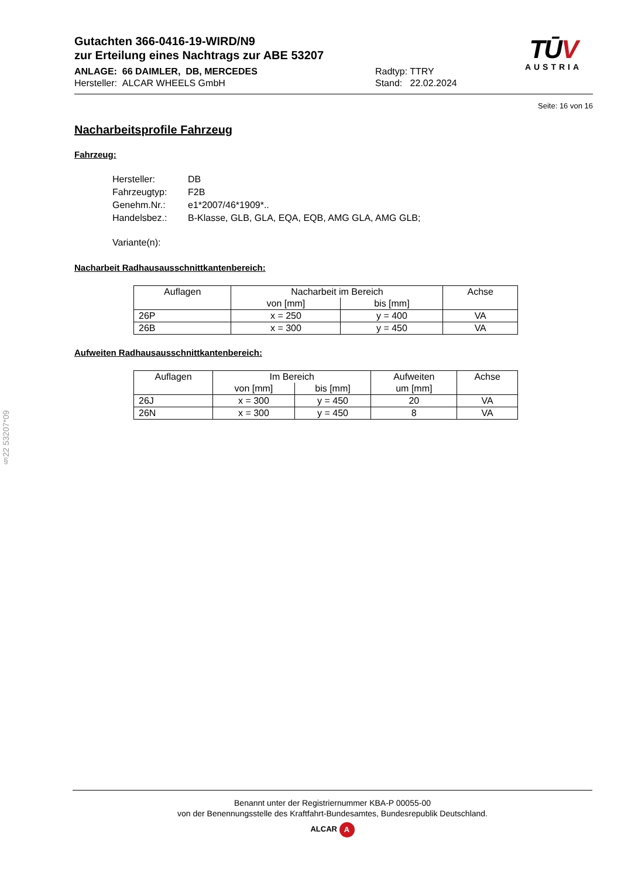Gutachten 366-0416-19-WIRD/N9
zur Erteilung eines Nachtrags zur ABE 53207
ANLAGE: 66 DAIMLER, DB, MERCEDES
Hersteller: ALCAR WHEELS GmbH
Radtyp: TTRY
Stand: 22.02.2024
TŪV
AUSTRIA
Seite: 16 von 16
Nacharbeitsprofile Fahrzeug
Fahrzeug:
| Hersteller: | DB |
| Fahrzeugtyp: | F2B |
| Genehm.Nr.: | e1*2007/46*1909*.. |
| Handelsbez.: | B-Klasse, GLB, GLA, EQA, EQB, AMG GLA, AMG GLB; |
| Variante(n): | |
Nacharbeit Radhausausschnittkantenbereich:
| Auflagen | Nacharbeit im Bereich | | Achse |
| --- | --- | --- | --- |
| | von [mm] | bis [mm] | |
| 26P | x = 250 | y = 400 | VA |
| 26B | x = 300 | y = 450 | VA |
Aufweiten Radhausausschnittkantenbereich:
| Auflagen | Im Bereich | | Aufweiten | Achse |
| --- | --- | --- | --- | --- |
| | von [mm] | bis [mm] | um [mm] | |
| 26J | x = 300 | y = 450 | 20 | VA |
| 26N | x = 300 | y = 450 | 8 | VA |
§22 53207*09
Benannt unter der Registriernummer KBA-P 00055-00
von der Benennungsstelle des Kraftfahrt-Bundesamtes, Bundesrepublik Deutschland.
ALCAR A